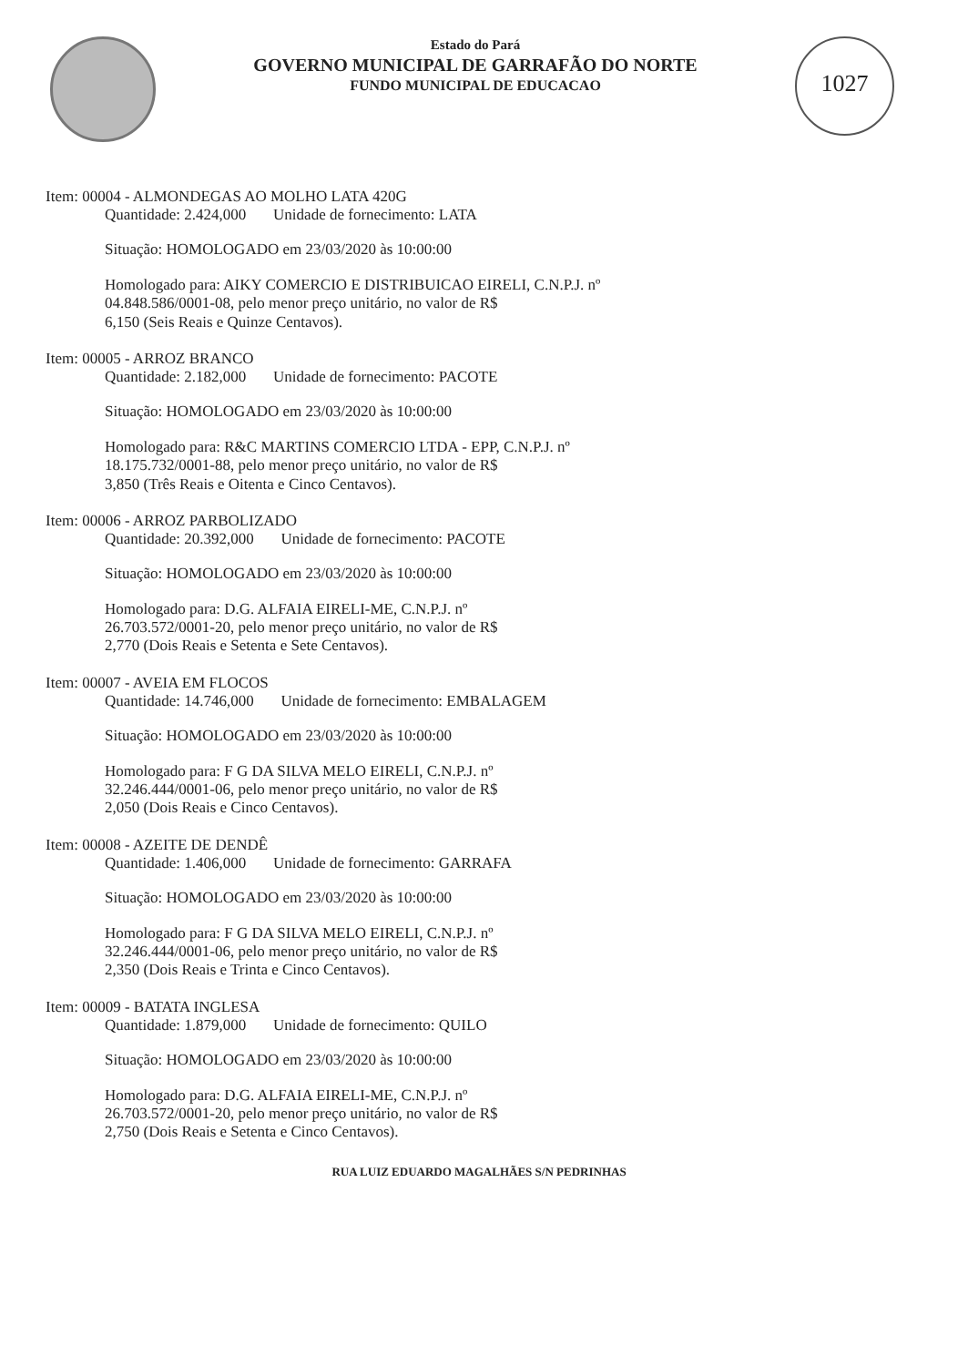Estado do Pará
GOVERNO MUNICIPAL DE GARRAFÃO DO NORTE
FUNDO MUNICIPAL DE EDUCACAO
1027
Item: 00004 - ALMONDEGAS AO MOLHO LATA 420G
Quantidade: 2.424,000 Unidade de fornecimento: LATA
Situação: HOMOLOGADO em 23/03/2020 às 10:00:00
Homologado para: AIKY COMERCIO E DISTRIBUICAO EIRELI, C.N.P.J. nº
04.848.586/0001-08, pelo menor preço unitário, no valor de R$
6,150 (Seis Reais e Quinze Centavos).
Item: 00005 - ARROZ BRANCO
Quantidade: 2.182,000 Unidade de fornecimento: PACOTE
Situação: HOMOLOGADO em 23/03/2020 às 10:00:00
Homologado para: R&C MARTINS COMERCIO LTDA - EPP, C.N.P.J. nº
18.175.732/0001-88, pelo menor preço unitário, no valor de R$
3,850 (Três Reais e Oitenta e Cinco Centavos).
Item: 00006 - ARROZ PARBOLIZADO
Quantidade: 20.392,000 Unidade de fornecimento: PACOTE
Situação: HOMOLOGADO em 23/03/2020 às 10:00:00
Homologado para: D.G. ALFAIA EIRELI-ME, C.N.P.J. nº
26.703.572/0001-20, pelo menor preço unitário, no valor de R$
2,770 (Dois Reais e Setenta e Sete Centavos).
Item: 00007 - AVEIA EM FLOCOS
Quantidade: 14.746,000 Unidade de fornecimento: EMBALAGEM
Situação: HOMOLOGADO em 23/03/2020 às 10:00:00
Homologado para: F G DA SILVA MELO EIRELI, C.N.P.J. nº
32.246.444/0001-06, pelo menor preço unitário, no valor de R$
2,050 (Dois Reais e Cinco Centavos).
Item: 00008 - AZEITE DE DENDÊ
Quantidade: 1.406,000 Unidade de fornecimento: GARRAFA
Situação: HOMOLOGADO em 23/03/2020 às 10:00:00
Homologado para: F G DA SILVA MELO EIRELI, C.N.P.J. nº
32.246.444/0001-06, pelo menor preço unitário, no valor de R$
2,350 (Dois Reais e Trinta e Cinco Centavos).
Item: 00009 - BATATA INGLESA
Quantidade: 1.879,000 Unidade de fornecimento: QUILO
Situação: HOMOLOGADO em 23/03/2020 às 10:00:00
Homologado para: D.G. ALFAIA EIRELI-ME, C.N.P.J. nº
26.703.572/0001-20, pelo menor preço unitário, no valor de R$
2,750 (Dois Reais e Setenta e Cinco Centavos).
RUA LUIZ EDUARDO MAGALHÃES S/N PEDRINHAS